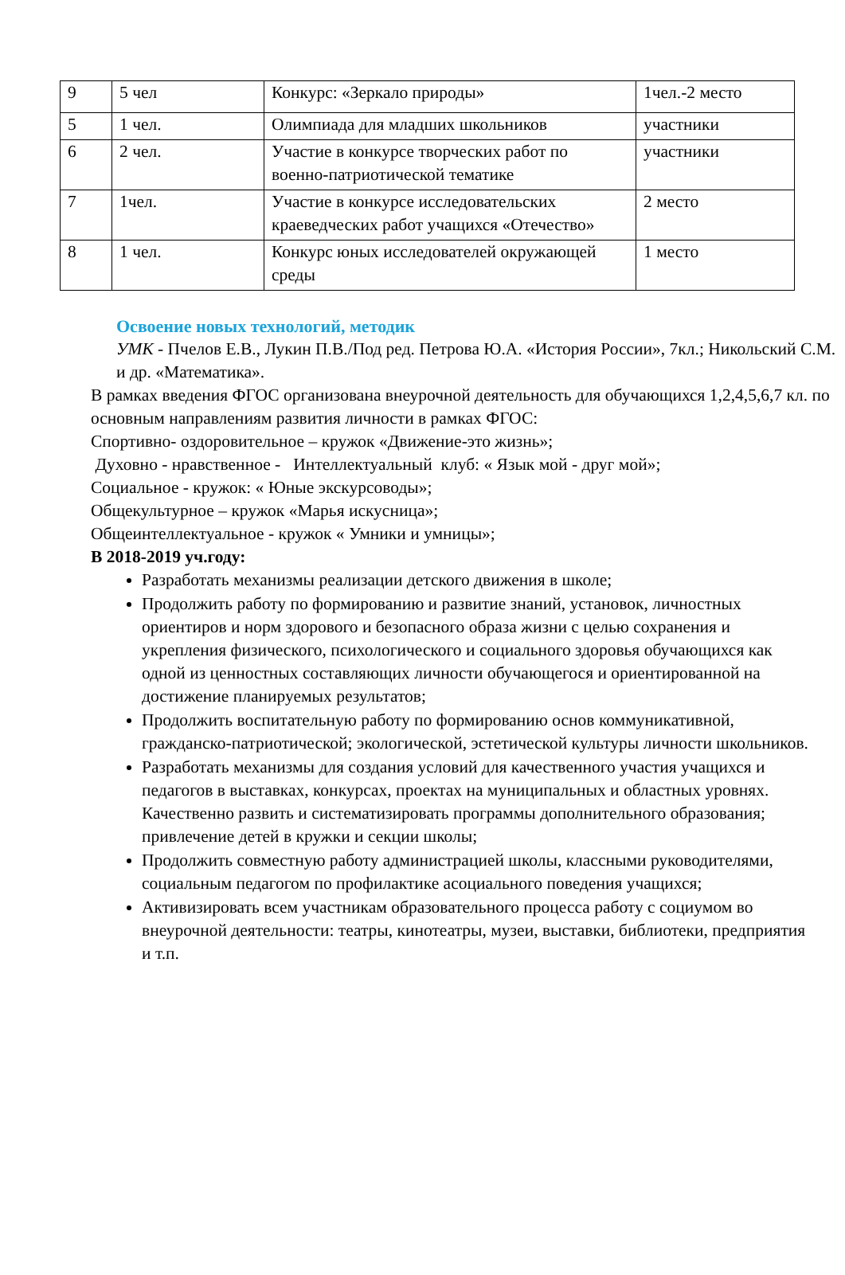| 9 | 5 чел | Конкурс: «Зеркало природы» | 1чел.-2 место |
| 5 | 1 чел. | Олимпиада для младших школьников | участники |
| 6 | 2 чел. | Участие в конкурсе творческих работ по военно-патриотической тематике | участники |
| 7 | 1чел. | Участие в конкурсе исследовательских краеведческих работ учащихся «Отечество» | 2 место |
| 8 | 1 чел. | Конкурс юных исследователей окружающей среды | 1 место |
Освоение новых технологий, методик
УМК - Пчелов Е.В., Лукин П.В./Под ред. Петрова Ю.А. «История России», 7кл.; Никольский С.М. и др. «Математика».
В рамках введения ФГОС организована внеурочной деятельность для обучающихся 1,2,4,5,6,7 кл. по основным направлениям развития личности в рамках ФГОС:
Спортивно- оздоровительное – кружок «Движение-это жизнь»;
Духовно - нравственное - Интеллектуальный клуб: « Язык мой - друг мой»;
Социальное - кружок: « Юные экскурсоводы»;
Общекультурное – кружок «Марья искусница»;
Общеинтеллектуальное - кружок « Умники и умницы»;
В 2018-2019 уч.году:
Разработать механизмы реализации детского движения в школе;
Продолжить работу по формированию и развитие знаний, установок, личностных ориентиров и норм здорового и безопасного образа жизни с целью сохранения и укрепления физического, психологического и социального здоровья обучающихся как одной из ценностных составляющих личности обучающегося и ориентированной на достижение планируемых результатов;
Продолжить воспитательную работу по формированию основ коммуникативной, гражданско-патриотической; экологической, эстетической культуры личности школьников.
Разработать механизмы для создания условий для качественного участия учащихся и педагогов в выставках, конкурсах, проектах на муниципальных и областных уровнях. Качественно развить и систематизировать программы дополнительного образования; привлечение детей в кружки и секции школы;
Продолжить совместную работу администрацией школы, классными руководителями, социальным педагогом по профилактике асоциального поведения учащихся;
Активизировать всем участникам образовательного процесса работу с социумом во внеурочной деятельности: театры, кинотеатры, музеи, выставки, библиотеки, предприятия и т.п.